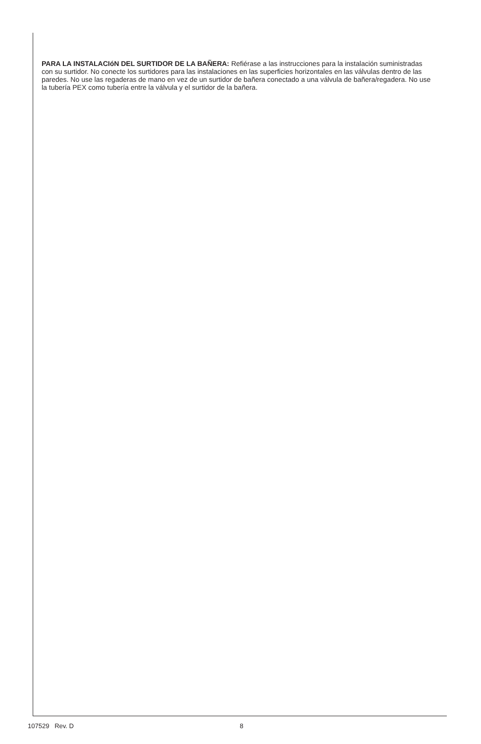PARA LA INSTALACIóN DEL SURTIDOR DE LA BAÑERA: Refiérase a las instrucciones para la instalación suministradas con su surtidor. No conecte los surtidores para las instalaciones en las superficies horizontales en las válvulas dentro de las paredes. No use las regaderas de mano en vez de un surtidor de bañera conectado a una válvula de bañera/regadera. No use la tubería PEX como tubería entre la válvula y el surtidor de la bañera.
107529 Rev. D 8